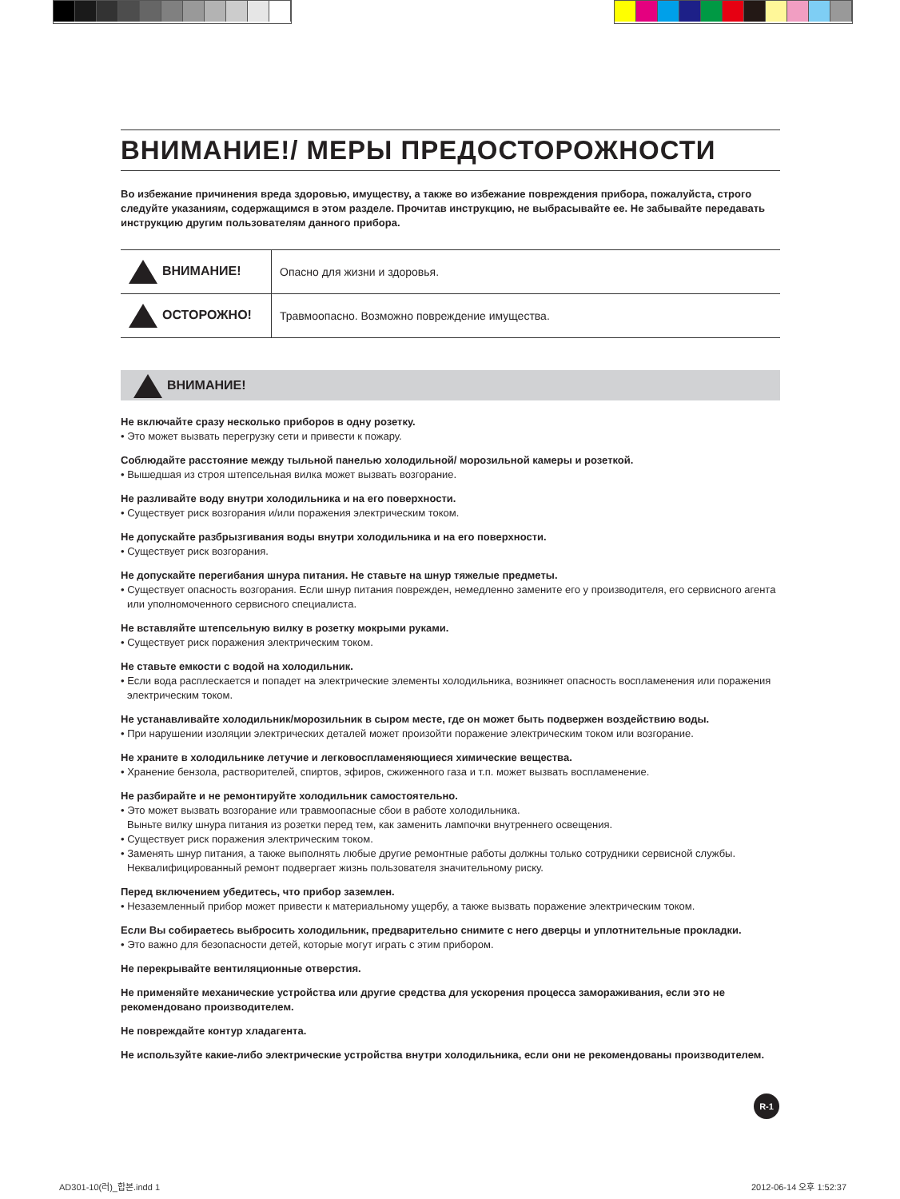ВНИМАНИЕ!/ МЕРЫ ПРЕДОСТОРОЖНОСТИ
Во избежание причинения вреда здоровью, имуществу, а также во избежание повреждения прибора, пожалуйста, строго следуйте указаниям, содержащимся в этом разделе. Прочитав инструкцию, не выбрасывайте ее. Не забывайте передавать инструкцию другим пользователям данного прибора.
| ВНИМАНИЕ! | Опасно для жизни и здоровья. |
| ОСТОРОЖНО! | Травмоопасно. Возможно повреждение имущества. |
ВНИМАНИЕ!
Не включайте сразу несколько приборов в одну розетку.
• Это может вызвать перегрузку сети и привести к пожару.
Соблюдайте расстояние между тыльной панелью холодильной/ морозильной камеры и розеткой.
• Вышедшая из строя штепсельная вилка может вызвать возгорание.
Не разливайте воду внутри холодильника и на его поверхности.
• Существует риск возгорания и/или поражения электрическим током.
Не допускайте разбрызгивания воды внутри холодильника и на его поверхности.
• Существует риск возгорания.
Не допускайте перегибания шнура питания. Не ставьте на шнур тяжелые предметы.
• Существует опасность возгорания. Если шнур питания поврежден, немедленно замените его у производителя, его сервисного агента или уполномоченного сервисного специалиста.
Не вставляйте штепсельную вилку в розетку мокрыми руками.
• Существует риск поражения электрическим током.
Не ставьте емкости с водой на холодильник.
• Если вода расплескается и попадет на электрические элементы холодильника, возникнет опасность воспламенения или поражения электрическим током.
Не устанавливайте холодильник/морозильник в сыром месте, где он может быть подвержен воздействию воды.
• При нарушении изоляции электрических деталей может произойти поражение электрическим током или возгорание.
Не храните в холодильнике летучие и легковоспламеняющиеся химические вещества.
• Хранение бензола, растворителей, спиртов, эфиров, сжиженного газа и т.п. может вызвать воспламенение.
Не разбирайте и не ремонтируйте холодильник самостоятельно.
• Это может вызвать возгорание или травмоопасные сбои в работе холодильника.
Выньте вилку шнура питания из розетки перед тем, как заменить лампочки внутреннего освещения.
• Существует риск поражения электрическим током.
• Заменять шнур питания, а также выполнять любые другие ремонтные работы должны только сотрудники сервисной службы. Неквалифицированный ремонт подвергает жизнь пользователя значительному риску.
Перед включением убедитесь, что прибор заземлен.
• Незаземленный прибор может привести к материальному ущербу, а также вызвать поражение электрическим током.
Если Вы собираетесь выбросить холодильник, предварительно снимите с него дверцы и уплотнительные прокладки.
• Это важно для безопасности детей, которые могут играть с этим прибором.
Не перекрывайте вентиляционные отверстия.
Не применяйте механические устройства или другие средства для ускорения процесса замораживания, если это не рекомендовано производителем.
Не повреждайте контур хладагента.
Не используйте какие-либо электрические устройства внутри холодильника, если они не рекомендованы производителем.
R-1
AD301-10(러)_합본.indd 1 2012-06-14 오후 1:52:37